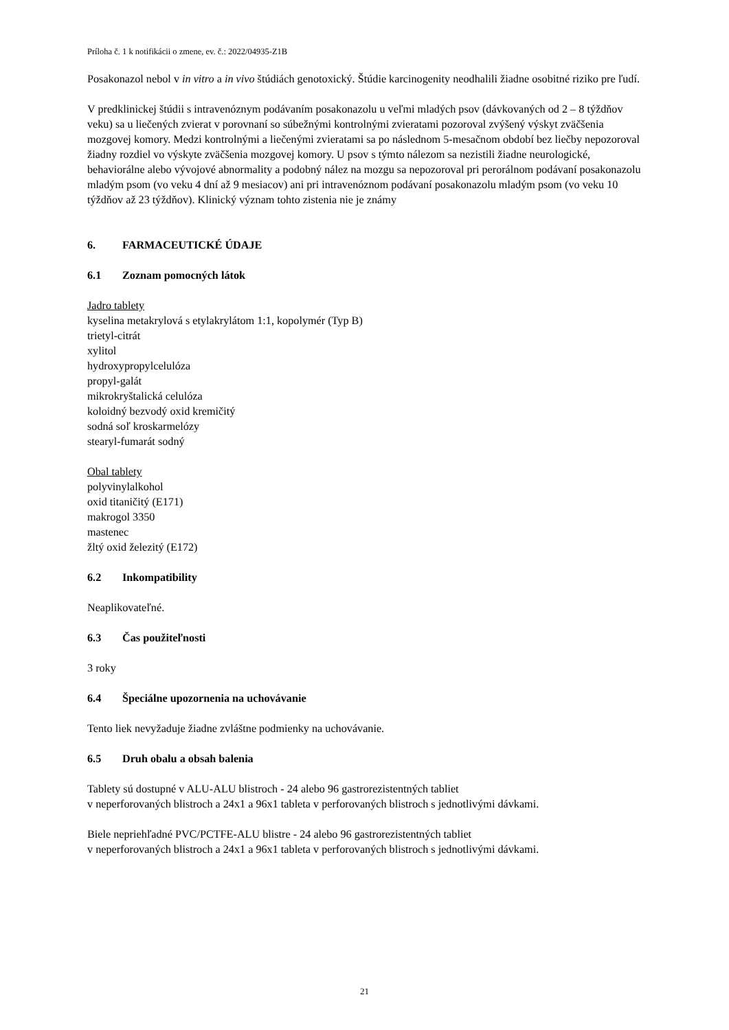Príloha č. 1 k notifikácii o zmene, ev. č.: 2022/04935-Z1B
Posakonazol nebol v in vitro a in vivo štúdiách genotoxický. Štúdie karcinogenity neodhalili žiadne osobitné riziko pre ľudí.
V predklinickej štúdii s intravenóznym podávaním posakonazolu u veľmi mladých psov (dávkovaných od 2 – 8 týždňov veku) sa u liečených zvierat v porovnaní so súbežnými kontrolnými zvieratami pozoroval zvýšený výskyt zväčšenia mozgovej komory. Medzi kontrolnými a liečenými zvieratami sa po následnom 5-mesačnom období bez liečby nepozoroval žiadny rozdiel vo výskyte zväčšenia mozgovej komory. U psov s týmto nálezom sa nezistili žiadne neurologické, behaviorálne alebo vývojové abnormality a podobný nález na mozgu sa nepozoroval pri perorálnom podávaní posakonazolu mladým psom (vo veku 4 dní až 9 mesiacov) ani pri intravenóznom podávaní posakonazolu mladým psom (vo veku 10 týždňov až 23 týždňov). Klinický význam tohto zistenia nie je známy
6. FARMACEUTICKÉ ÚDAJE
6.1 Zoznam pomocných látok
Jadro tablety
kyselina metakrylová s etylakrylátom 1:1, kopolymér (Typ B)
trietyl-citrát
xylitol
hydroxypropylcelulóza
propyl-galát
mikrokryštalická celulóza
koloidný bezvodý oxid kremičitý
sodná soľ kroskarmelózy
stearyl-fumarát sodný
Obal tablety
polyvinylalkohol
oxid titaničitý (E171)
makrogol 3350
mastenec
žltý oxid železitý (E172)
6.2 Inkompatibility
Neaplikovateľné.
6.3 Čas použiteľnosti
3 roky
6.4 Špeciálne upozornenia na uchovávanie
Tento liek nevyžaduje žiadne zvláštne podmienky na uchovávanie.
6.5 Druh obalu a obsah balenia
Tablety sú dostupné v ALU-ALU blistroch - 24 alebo 96 gastrorezistentných tabliet
v neperforovaných blistroch a 24x1 a 96x1 tableta v perforovaných blistroch s jednotlivými dávkami.
Biele nepriehľadné PVC/PCTFE-ALU blistre - 24 alebo 96 gastrorezistentných tabliet
v neperforovaných blistroch a 24x1 a 96x1 tableta v perforovaných blistroch s jednotlivými dávkami.
21